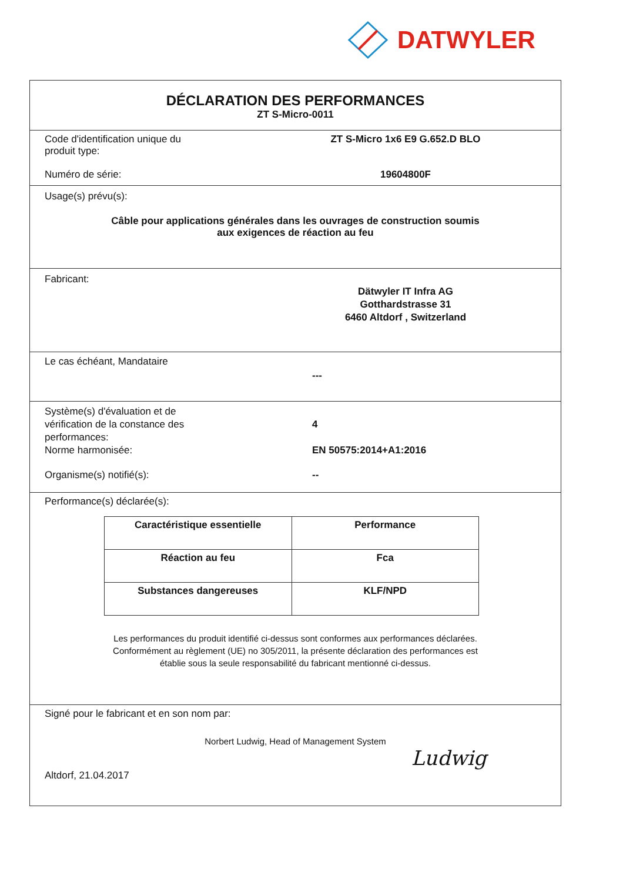DATWYLER
DÉCLARATION DES PERFORMANCES
ZT S-Micro-0011
Code d'identification unique du
produit type:
ZT S-Micro 1x6 E9 G.652.D BLO
Numéro de série: 19604800F
Usage(s) prévu(s):
Câble pour applications générales dans les ouvrages de construction soumis
aux exigences de réaction au feu
Fabricant:
Dätwyler IT Infra AG
Gotthardstrasse 31
6460 Altdorf , Switzerland
Le cas échéant, Mandataire
---
Système(s) d'évaluation et de
vérification de la constance des
performances:
4
Norme harmonisée: EN 50575:2014+A1:2016
Organisme(s) notifié(s): --
Performance(s) déclarée(s):
| Caractéristique essentielle | Performance |
| --- | --- |
| Réaction au feu | Fca |
| Substances dangereuses | KLF/NPD |
Les performances du produit identifié ci-dessus sont conformes aux performances déclarées.
Conformément au règlement (UE) no 305/2011, la présente déclaration des performances est
établie sous la seule responsabilité du fabricant mentionné ci-dessus.
Signé pour le fabricant et en son nom par:
Norbert Ludwig, Head of Management System
Altdorf, 21.04.2017
Ludwig